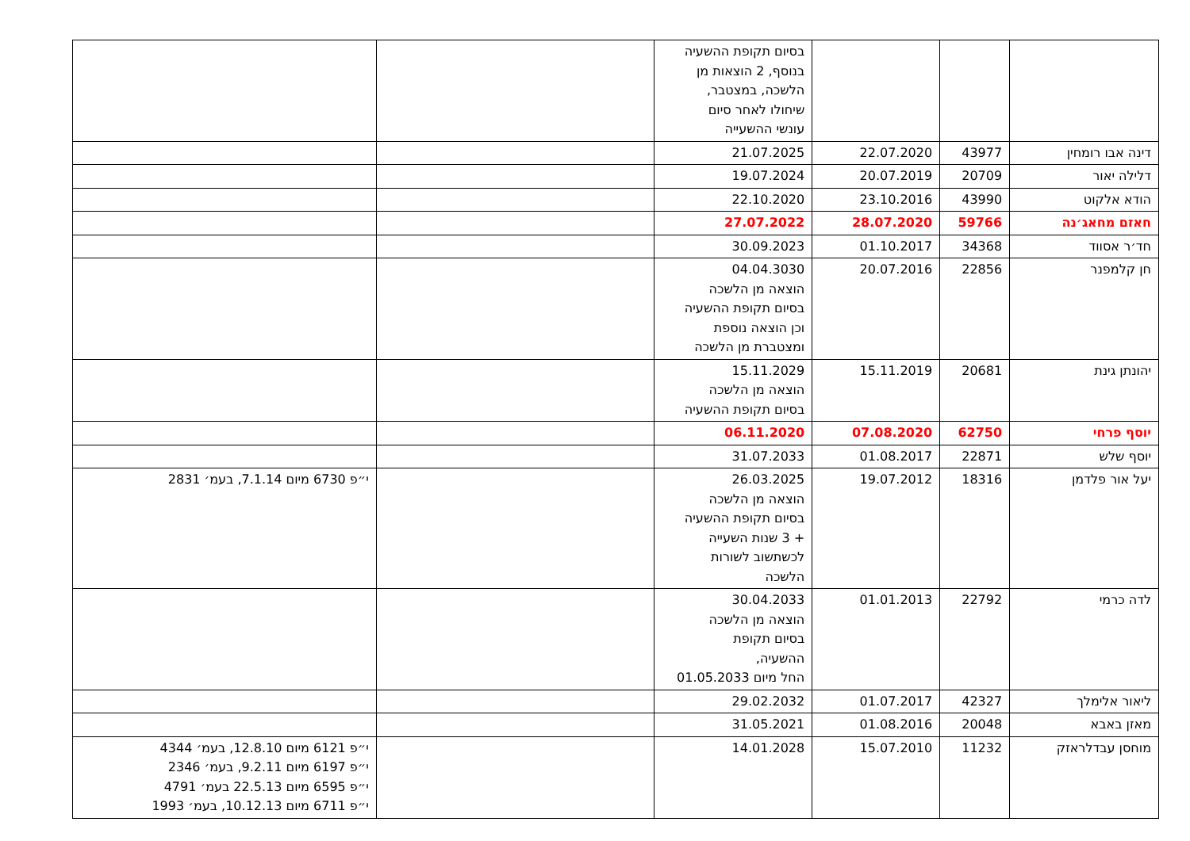| | | | בסיום תקופת ההשעיה בנוסף, 2 הוצאות מן הלשכה, במצטבר, שיחולו לאחר סיום עונשי ההשעייה | | |
| דינה אבו רומחין | 43977 | 22.07.2020 | 21.07.2025 | | |
| דלילה יאור | 20709 | 20.07.2019 | 19.07.2024 | | |
| הודא אלקוט | 43990 | 23.10.2016 | 22.10.2020 | | |
| חאזם מחאג׳נה | 59766 | 28.07.2020 | 27.07.2022 | | |
| חד׳ר אסווד | 34368 | 01.10.2017 | 30.09.2023 | | |
| חן קלמפנר | 22856 | 20.07.2016 | 04.04.3030 הוצאה מן הלשכה בסיום תקופת ההשעיה וכן הוצאה נוספת ומצטברת מן הלשכה | | |
| יהונתן גינת | 20681 | 15.11.2019 | 15.11.2029 הוצאה מן הלשכה בסיום תקופת ההשעיה | | |
| יוסף פרחי | 62750 | 07.08.2020 | 06.11.2020 | | |
| יוסף שלש | 22871 | 01.08.2017 | 31.07.2033 | | |
| יעל אור פלדמן | 18316 | 19.07.2012 | 26.03.2025 הוצאה מן הלשכה בסיום תקופת ההשעיה + 3 שנות השעייה לכשתשוב לשורות הלשכה | | י״פ 6730 מיום 7.1.14, בעמ׳ 2831 |
| לדה כרמי | 22792 | 01.01.2013 | 30.04.2033 הוצאה מן הלשכה בסיום תקופת ההשעיה, החל מיום 01.05.2033 | | |
| ליאור אלימלך | 42327 | 01.07.2017 | 29.02.2032 | | |
| מאזן באבא | 20048 | 01.08.2016 | 31.05.2021 | | |
| מוחסן עבדלראזק | 11232 | 15.07.2010 | 14.01.2028 | | י״פ 6121 מיום 12.8.10, בעמ׳ 4344 י״פ 6197 מיום 9.2.11, בעמ׳ 2346 י״פ 6595 מיום 22.5.13 בעמ׳ 4791 י״פ 6711 מיום 10.12.13, בעמ׳ 1993 |